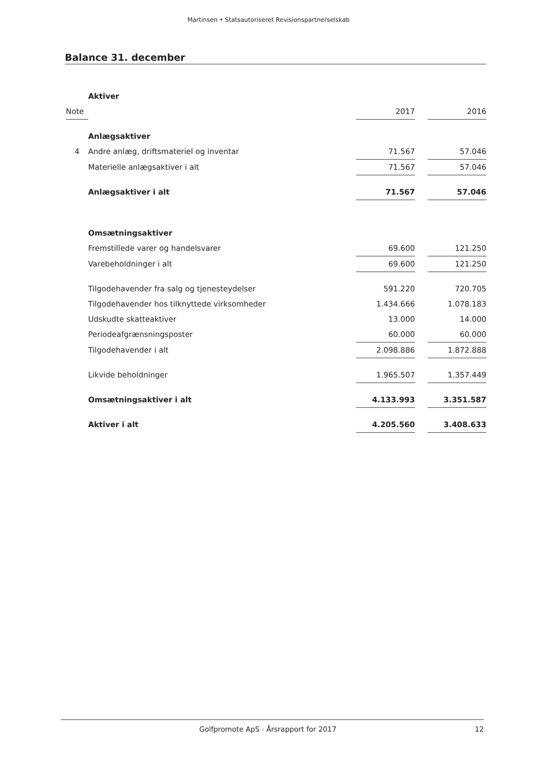Martinsen • Statsautoriseret Revisionspartnerselskab
Balance 31. december
| | Aktiver | | | |
| Note | | 2017 | | 2016 |
| | Anlægsaktiver | | | |
| 4 | Andre anlæg, driftsmateriel og inventar | 71.567 | | 57.046 |
| | Materielle anlægsaktiver i alt | 71.567 | | 57.046 |
| | Anlægsaktiver i alt | 71.567 | | 57.046 |
| | Omsætningsaktiver | | | |
| | Fremstillede varer og handelsvarer | 69.600 | | 121.250 |
| | Varebeholdninger i alt | 69.600 | | 121.250 |
| | Tilgodehavender fra salg og tjenesteydelser | 591.220 | | 720.705 |
| | Tilgodehavender hos tilknyttede virksomheder | 1.434.666 | | 1.078.183 |
| | Udskudte skatteaktiver | 13.000 | | 14.000 |
| | Periodeafgrænsningsposter | 60.000 | | 60.000 |
| | Tilgodehavender i alt | 2.098.886 | | 1.872.888 |
| | Likvide beholdninger | 1.965.507 | | 1.357.449 |
| | Omsætningsaktiver i alt | 4.133.993 | | 3.351.587 |
| | Aktiver i alt | 4.205.560 | | 3.408.633 |
Golfpromote ApS · Årsrapport for 2017 12